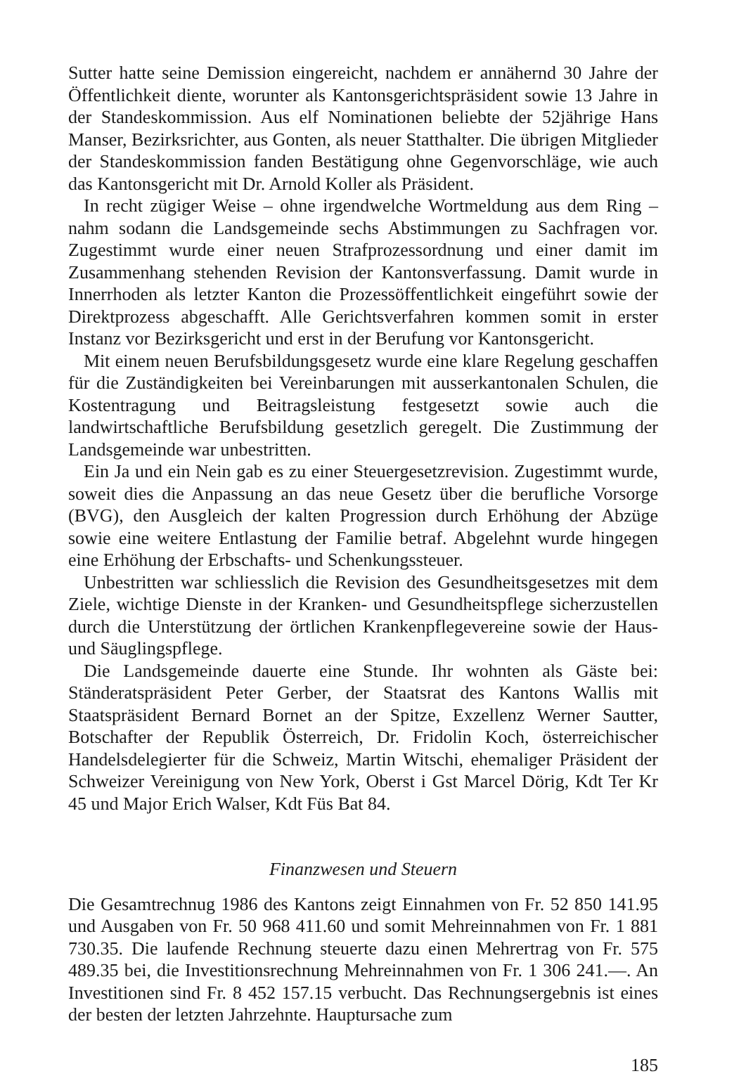Sutter hatte seine Demission eingereicht, nachdem er annähernd 30 Jahre der Öffentlichkeit diente, worunter als Kantonsgerichtspräsident sowie 13 Jahre in der Standeskommission. Aus elf Nominationen beliebte der 52jährige Hans Manser, Bezirksrichter, aus Gonten, als neuer Statthalter. Die übrigen Mitglieder der Standeskommission fanden Bestätigung ohne Gegenvorschläge, wie auch das Kantonsgericht mit Dr. Arnold Koller als Präsident.
In recht zügiger Weise – ohne irgendwelche Wortmeldung aus dem Ring – nahm sodann die Landsgemeinde sechs Abstimmungen zu Sachfragen vor. Zugestimmt wurde einer neuen Strafprozessordnung und einer damit im Zusammenhang stehenden Revision der Kantonsverfassung. Damit wurde in Innerrhoden als letzter Kanton die Prozessöffentlichkeit eingeführt sowie der Direktprozess abgeschafft. Alle Gerichtsverfahren kommen somit in erster Instanz vor Bezirksgericht und erst in der Berufung vor Kantonsgericht.
Mit einem neuen Berufsbildungsgesetz wurde eine klare Regelung geschaffen für die Zuständigkeiten bei Vereinbarungen mit ausserkantonalen Schulen, die Kostentragung und Beitragsleistung festgesetzt sowie auch die landwirtschaftliche Berufsbildung gesetzlich geregelt. Die Zustimmung der Landsgemeinde war unbestritten.
Ein Ja und ein Nein gab es zu einer Steuergesetzrevision. Zugestimmt wurde, soweit dies die Anpassung an das neue Gesetz über die berufliche Vorsorge (BVG), den Ausgleich der kalten Progression durch Erhöhung der Abzüge sowie eine weitere Entlastung der Familie betraf. Abgelehnt wurde hingegen eine Erhöhung der Erbschafts- und Schenkungssteuer.
Unbestritten war schliesslich die Revision des Gesundheitsgesetzes mit dem Ziele, wichtige Dienste in der Kranken- und Gesundheitspflege sicherzustellen durch die Unterstützung der örtlichen Krankenpflegevereine sowie der Haus- und Säuglingspflege.
Die Landsgemeinde dauerte eine Stunde. Ihr wohnten als Gäste bei: Ständeratspräsident Peter Gerber, der Staatsrat des Kantons Wallis mit Staatspräsident Bernard Bornet an der Spitze, Exzellenz Werner Sautter, Botschafter der Republik Österreich, Dr. Fridolin Koch, österreichischer Handelsdelegierter für die Schweiz, Martin Witschi, ehemaliger Präsident der Schweizer Vereinigung von New York, Oberst i Gst Marcel Dörig, Kdt Ter Kr 45 und Major Erich Walser, Kdt Füs Bat 84.
Finanzwesen und Steuern
Die Gesamtrechnug 1986 des Kantons zeigt Einnahmen von Fr. 52 850 141.95 und Ausgaben von Fr. 50 968 411.60 und somit Mehreinnahmen von Fr. 1 881 730.35. Die laufende Rechnung steuerte dazu einen Mehrertrag von Fr. 575 489.35 bei, die Investitionsrechnung Mehreinnahmen von Fr. 1 306 241.—. An Investitionen sind Fr. 8 452 157.15 verbucht. Das Rechnungsergebnis ist eines der besten der letzten Jahrzehnte. Hauptursache zum
185